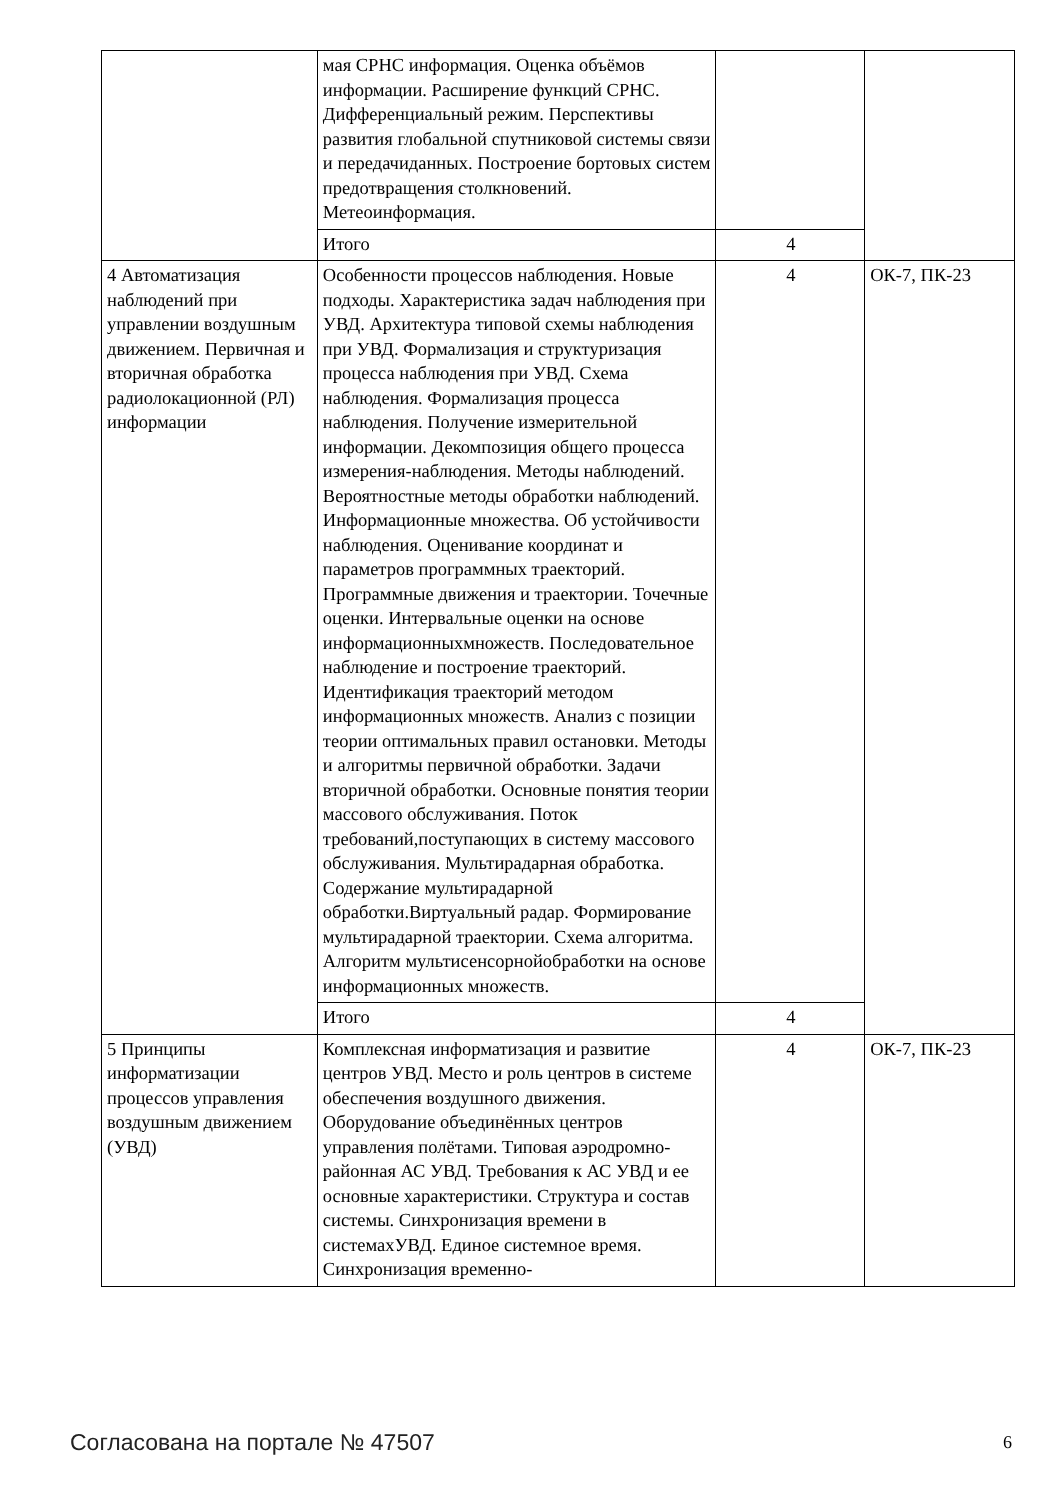| | мая СРНС информация. Оценка объёмов информации. Расширение функций СРНС. Дифференциальный режим. Перспективы развития глобальной спутниковой системы связи и передачиданных. Построение бортовых систем предотвращения столкновений. Метеоинформация. | | |
| | Итого | 4 | |
| 4 Автоматизация наблюдений при управлении воздушным движением. Первичная и вторичная обработка радиолокационной (РЛ) информации | Особенности процессов наблюдения. Новые подходы. Характеристика задач наблюдения при УВД. Архитектура типовой схемы наблюдения при УВД. Формализация и структуризация процесса наблюдения при УВД. Схема наблюдения. Формализация процесса наблюдения. Получение измерительной информации. Декомпозиция общего процесса измерения-наблюдения. Методы наблюдений. Вероятностные методы обработки наблюдений. Информационные множества. Об устойчивости наблюдения. Оценивание координат и параметров программных траекторий. Программные движения и траектории. Точечные оценки. Интервальные оценки на основе информационныхмножеств. Последовательное наблюдение и построение траекторий. Идентификация траекторий методом информационных множеств. Анализ с позиции теории оптимальных правил остановки. Методы и алгоритмы первичной обработки. Задачи вторичной обработки. Основные понятия теории массового обслуживания. Поток требований,поступающих в систему массового обслуживания. Мультирадарная обработка. Содержание мультирадарной обработки.Виртуальный радар. Формирование мультирадарной траектории. Схема алгоритма. Алгоритм мультисенсорнойобработки на основе информационных множеств. | 4 | ОК-7, ПК-23 |
| | Итого | 4 | |
| 5 Принципы информатизации процессов управления воздушным движением (УВД) | Комплексная информатизация и развитие центров УВД. Место и роль центров в системе обеспечения воздушного движения. Оборудование объединённых центров управления полётами. Типовая аэродромно-районная АС УВД. Требования к АС УВД и ее основные характеристики. Структура и состав системы. Синхронизация времени в системахУВД. Единое системное время. Синхронизация временно- | 4 | ОК-7, ПК-23 |
Согласована на портале № 47507 6